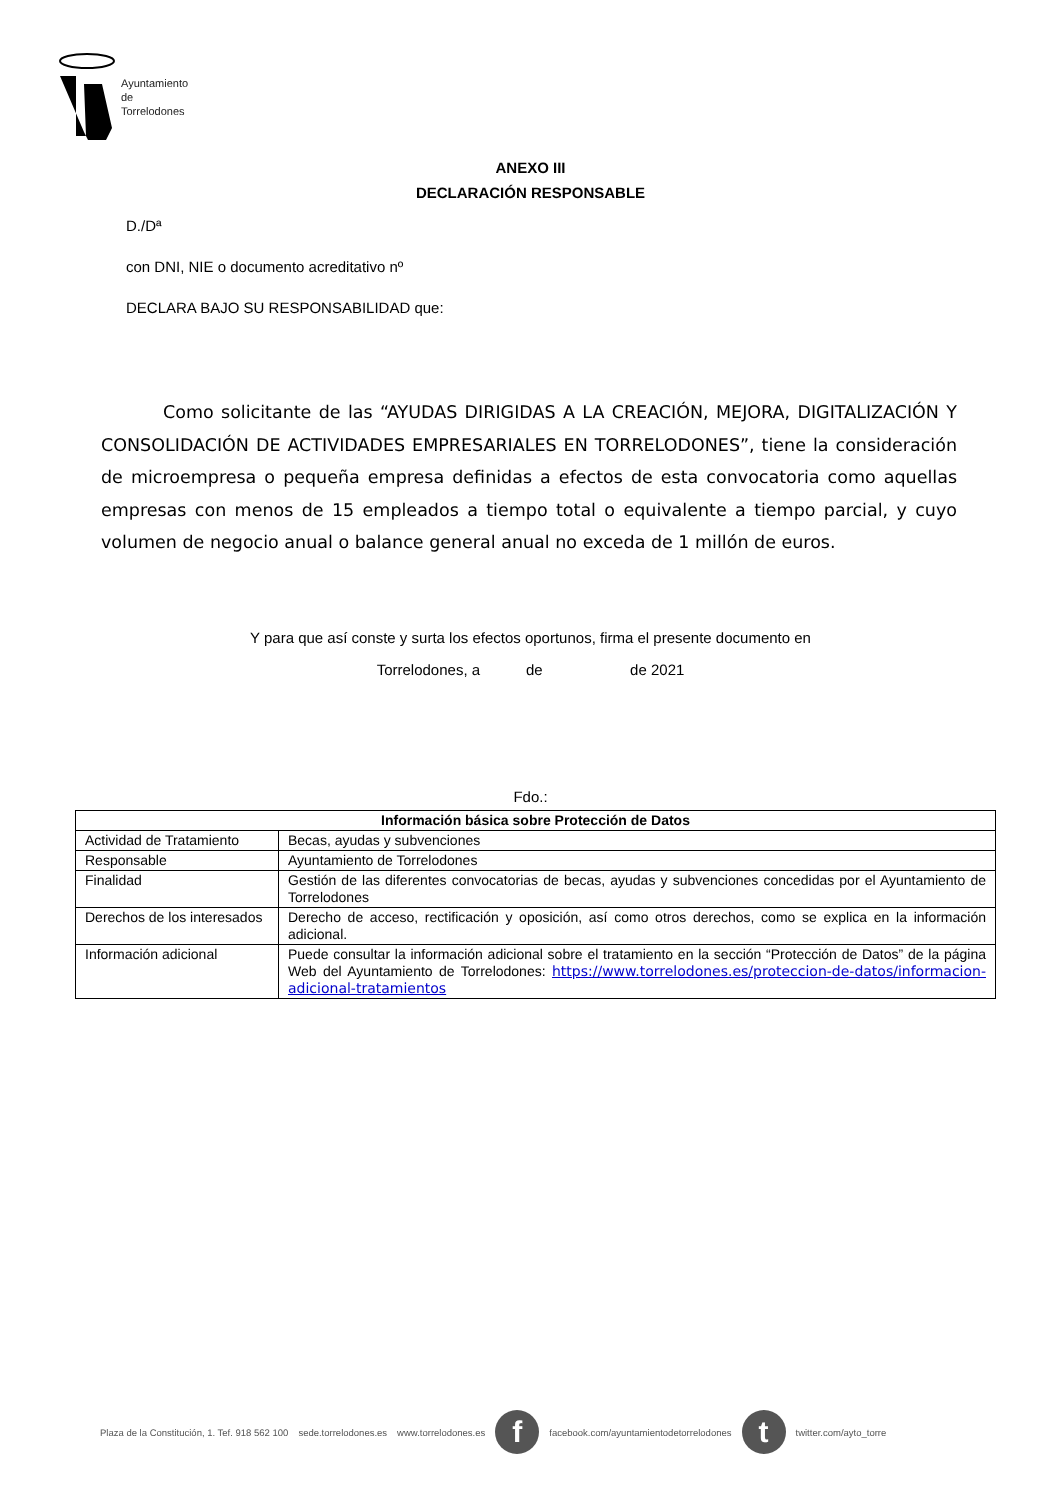Ayuntamiento
de
Torrelodones
ANEXO III
DECLARACIÓN RESPONSABLE
D./Dª
con DNI, NIE o documento acreditativo nº
DECLARA BAJO SU RESPONSABILIDAD que:
Como solicitante de las “AYUDAS DIRIGIDAS A LA CREACIÓN, MEJORA, DIGITALIZACIÓN Y CONSOLIDACIÓN DE ACTIVIDADES EMPRESARIALES EN TORRELODONES”, tiene la consideración de microempresa o pequeña empresa definidas a efectos de esta convocatoria como aquellas empresas con menos de 15 empleados a tiempo total o equivalente a tiempo parcial, y cuyo volumen de negocio anual o balance general anual no exceda de 1 millón de euros.
Y para que así conste y surta los efectos oportunos, firma el presente documento en
Torrelodones, a de de 2021
Fdo.:
| Información básica sobre Protección de Datos | |
| --- | --- |
| Actividad de Tratamiento | Becas, ayudas y subvenciones |
| Responsable | Ayuntamiento de Torrelodones |
| Finalidad | Gestión de las diferentes convocatorias de becas, ayudas y subvenciones concedidas por el Ayuntamiento de Torrelodones |
| Derechos de los interesados | Derecho de acceso, rectificación y oposición, así como otros derechos, como se explica en la información adicional. |
| Información adicional | Puede consultar la información adicional sobre el tratamiento en la sección “Protección de Datos” de la página Web del Ayuntamiento de Torrelodones: https://www.torrelodones.es/proteccion-de-datos/informacion-adicional-tratamientos |
Plaza de la Constitución, 1. Tef. 918 562 100 sede.torrelodones.es www.torrelodones.es
f
facebook.com/ayuntamientodetorrelodones
t
twitter.com/ayto_torre